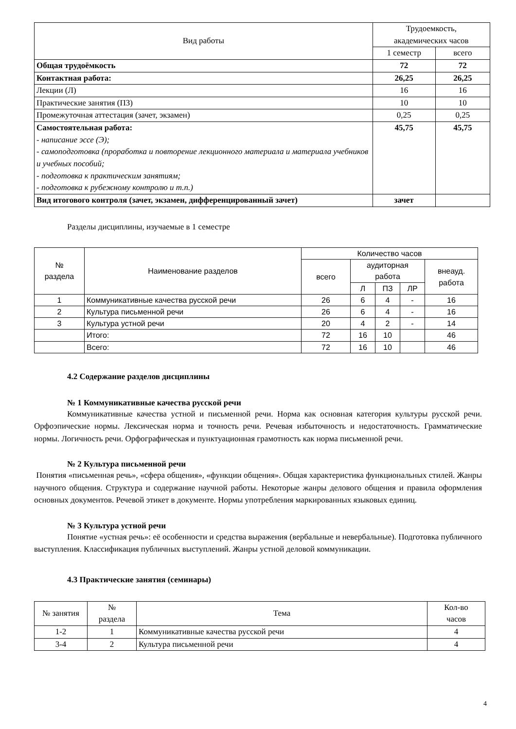| Вид работы | Трудоемкость, академических часов | |
| --- | --- | --- |
| | 1 семестр | всего |
| Общая трудоёмкость | 72 | 72 |
| Контактная работа: | 26,25 | 26,25 |
| Лекции (Л) | 16 | 16 |
| Практические занятия (ПЗ) | 10 | 10 |
| Промежуточная аттестация (зачет, экзамен) | 0,25 | 0,25 |
| Самостоятельная работа: - написание эссе (Э); - самоподготовка (проработка и повторение лекционного материала и материала учебников и учебных пособий; - подготовка к практическим занятиям; - подготовка к рубежному контролю и т.п.) | 45,75 | 45,75 |
| Вид итогового контроля (зачет, экзамен, дифференцированный зачет) | зачет | |
Разделы дисциплины, изучаемые в 1 семестре
| № раздела | Наименование разделов | Количество часов | | | | |
| --- | --- | --- | --- | --- | --- | --- |
| | | всего | аудиторная работа | | | внеауд. работа |
| | | | Л | ПЗ | ЛР | |
| 1 | Коммуникативные качества русской речи | 26 | 6 | 4 | - | 16 |
| 2 | Культура письменной речи | 26 | 6 | 4 | - | 16 |
| 3 | Культура устной речи | 20 | 4 | 2 | - | 14 |
| | Итого: | 72 | 16 | 10 | | 46 |
| | Всего: | 72 | 16 | 10 | | 46 |
4.2 Содержание разделов дисциплины
№ 1 Коммуникативные качества русской речи
Коммуникативные качества устной и письменной речи. Норма как основная категория культуры русской речи. Орфоэпические нормы. Лексическая норма и точность речи. Речевая избыточность и недостаточность. Грамматические нормы. Логичность речи. Орфографическая и пунктуационная грамотность как норма письменной речи.
№ 2 Культура письменной речи
Понятия «письменная речь», «сфера общения», «функции общения». Общая характеристика функциональных стилей. Жанры научного общения. Структура и содержание научной работы. Некоторые жанры делового общения и правила оформления основных документов. Речевой этикет в документе. Нормы употребления маркированных языковых единиц.
№ 3 Культура устной речи
Понятие «устная речь»: её особенности и средства выражения (вербальные и невербальные). Подготовка публичного выступления. Классификация публичных выступлений. Жанры устной деловой коммуникации.
4.3 Практические занятия (семинары)
| № занятия | № раздела | Тема | Кол-во часов |
| --- | --- | --- | --- |
| 1-2 | 1 | Коммуникативные качества русской речи | 4 |
| 3-4 | 2 | Культура письменной речи | 4 |
4